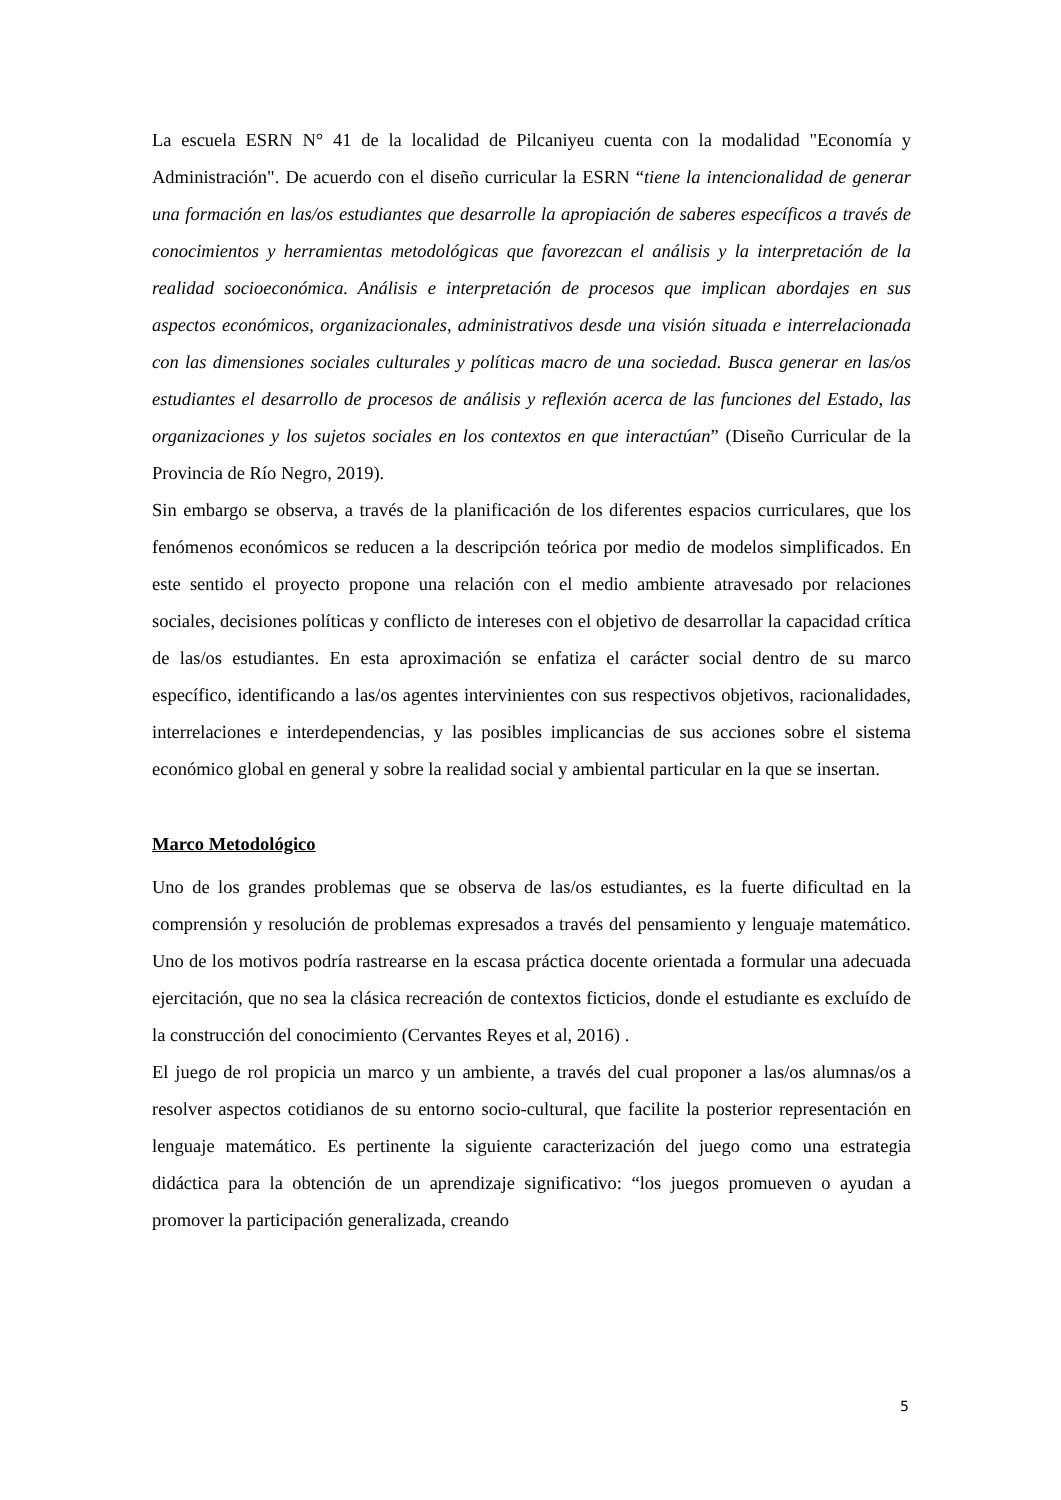La escuela ESRN N° 41 de la localidad de Pilcaniyeu cuenta con la modalidad "Economía y Administración". De acuerdo con el diseño curricular la ESRN “tiene la intencionalidad de generar una formación en las/os estudiantes que desarrolle la apropiación de saberes específicos a través de conocimientos y herramientas metodológicas que favorezcan el análisis y la interpretación de la realidad socioeconómica. Análisis e interpretación de procesos que implican abordajes en sus aspectos económicos, organizacionales, administrativos desde una visión situada e interrelacionada con las dimensiones sociales culturales y políticas macro de una sociedad. Busca generar en las/os estudiantes el desarrollo de procesos de análisis y reflexión acerca de las funciones del Estado, las organizaciones y los sujetos sociales en los contextos en que interactúan” (Diseño Curricular de la Provincia de Río Negro, 2019).
Sin embargo se observa, a través de la planificación de los diferentes espacios curriculares, que los fenómenos económicos se reducen a la descripción teórica por medio de modelos simplificados. En este sentido el proyecto propone una relación con el medio ambiente atravesado por relaciones sociales, decisiones políticas y conflicto de intereses con el objetivo de desarrollar la capacidad crítica de las/os estudiantes. En esta aproximación se enfatiza el carácter social dentro de su marco específico, identificando a las/os agentes intervinientes con sus respectivos objetivos, racionalidades, interrelaciones e interdependencias, y las posibles implicancias de sus acciones sobre el sistema económico global en general y sobre la realidad social y ambiental particular en la que se insertan.
Marco Metodológico
Uno de los grandes problemas que se observa de las/os estudiantes, es la fuerte dificultad en la comprensión y resolución de problemas expresados a través del pensamiento y lenguaje matemático. Uno de los motivos podría rastrearse en la escasa práctica docente orientada a formular una adecuada ejercitación, que no sea la clásica recreación de contextos ficticios, donde el estudiante es excluído de la construcción del conocimiento (Cervantes Reyes et al, 2016) .
El juego de rol propicia un marco y un ambiente, a través del cual proponer a las/os alumnas/os a resolver aspectos cotidianos de su entorno socio-cultural, que facilite la posterior representación en lenguaje matemático. Es pertinente la siguiente caracterización del juego como una estrategia didáctica para la obtención de un aprendizaje significativo: “los juegos promueven o ayudan a promover la participación generalizada, creando
5